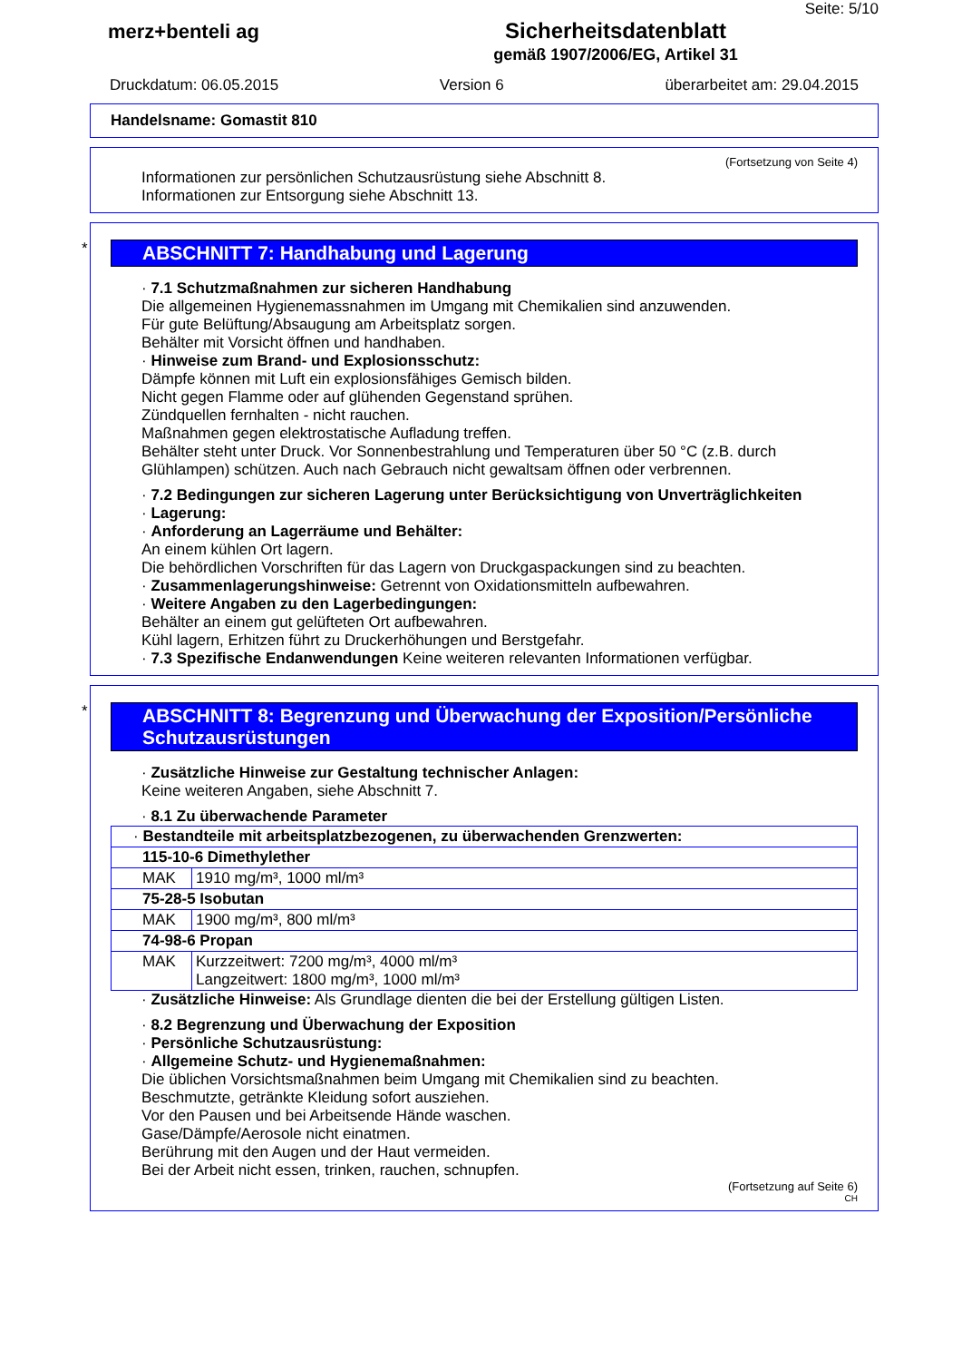Seite: 5/10
merz+benteli ag Sicherheitsdatenblatt
gemäß 1907/2006/EG, Artikel 31
Druckdatum: 06.05.2015 Version 6 überarbeitet am: 29.04.2015
Handelsname: Gomastit 810
(Fortsetzung von Seite 4)
Informationen zur persönlichen Schutzausrüstung siehe Abschnitt 8.
Informationen zur Entsorgung siehe Abschnitt 13.
*
ABSCHNITT 7: Handhabung und Lagerung
· 7.1 Schutzmaßnahmen zur sicheren Handhabung
Die allgemeinen Hygienemassnahmen im Umgang mit Chemikalien sind anzuwenden.
Für gute Belüftung/Absaugung am Arbeitsplatz sorgen.
Behälter mit Vorsicht öffnen und handhaben.
· Hinweise zum Brand- und Explosionsschutz:
Dämpfe können mit Luft ein explosionsfähiges Gemisch bilden.
Nicht gegen Flamme oder auf glühenden Gegenstand sprühen.
Zündquellen fernhalten - nicht rauchen.
Maßnahmen gegen elektrostatische Aufladung treffen.
Behälter steht unter Druck. Vor Sonnenbestrahlung und Temperaturen über 50 °C (z.B. durch Glühlampen) schützen. Auch nach Gebrauch nicht gewaltsam öffnen oder verbrennen.
· 7.2 Bedingungen zur sicheren Lagerung unter Berücksichtigung von Unverträglichkeiten
· Lagerung:
· Anforderung an Lagerräume und Behälter:
An einem kühlen Ort lagern.
Die behördlichen Vorschriften für das Lagern von Druckgaspackungen sind zu beachten.
· Zusammenlagerungshinweise: Getrennt von Oxidationsmitteln aufbewahren.
· Weitere Angaben zu den Lagerbedingungen:
Behälter an einem gut gelüfteten Ort aufbewahren.
Kühl lagern, Erhitzen führt zu Druckerhöhungen und Berstgefahr.
· 7.3 Spezifische Endanwendungen Keine weiteren relevanten Informationen verfügbar.
*
ABSCHNITT 8: Begrenzung und Überwachung der Exposition/Persönliche Schutzausrüstungen
· Zusätzliche Hinweise zur Gestaltung technischer Anlagen:
Keine weiteren Angaben, siehe Abschnitt 7.
· 8.1 Zu überwachende Parameter
| · Bestandteile mit arbeitsplatzbezogenen, zu überwachenden Grenzwerten: | |
| 115-10-6 Dimethylether | |
| MAK | 1910 mg/m³, 1000 ml/m³ |
| 75-28-5 Isobutan | |
| MAK | 1900 mg/m³, 800 ml/m³ |
| 74-98-6 Propan | |
| MAK | Kurzzeitwert: 7200 mg/m³, 4000 ml/m³ Langzeitwert: 1800 mg/m³, 1000 ml/m³ |
· Zusätzliche Hinweise: Als Grundlage dienten die bei der Erstellung gültigen Listen.
· 8.2 Begrenzung und Überwachung der Exposition
· Persönliche Schutzausrüstung:
· Allgemeine Schutz- und Hygienemaßnahmen:
Die üblichen Vorsichtsmaßnahmen beim Umgang mit Chemikalien sind zu beachten.
Beschmutzte, getränkte Kleidung sofort ausziehen.
Vor den Pausen und bei Arbeitsende Hände waschen.
Gase/Dämpfe/Aerosole nicht einatmen.
Berührung mit den Augen und der Haut vermeiden.
Bei der Arbeit nicht essen, trinken, rauchen, schnupfen.
(Fortsetzung auf Seite 6)
CH